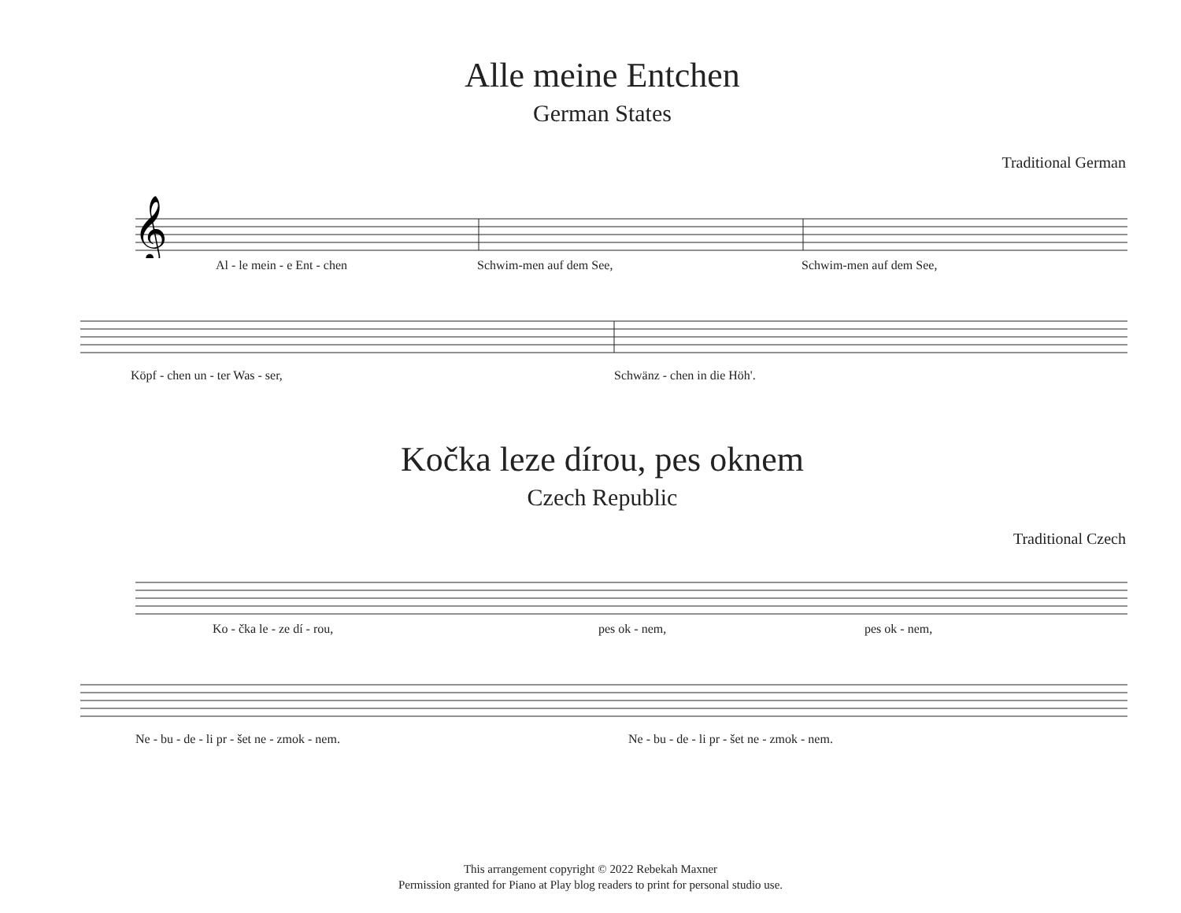Alle meine Entchen
German States
Traditional German
𝄞
Al - le mein - e Ent - chen Schwim-men auf dem See, Schwim-men auf dem See,
Köpf - chen un - ter Was - ser, Schwänz - chen in die Höh'.
Kočka leze dírou, pes oknem
Czech Republic
Traditional Czech
Ko - čka le - ze dí - rou, pes ok - nem, pes ok - nem,
Ne - bu - de - li pr - šet ne - zmok - nem. Ne - bu - de - li pr - šet ne - zmok - nem.
This arrangement copyright © 2022 Rebekah Maxner
Permission granted for Piano at Play blog readers to print for personal studio use.